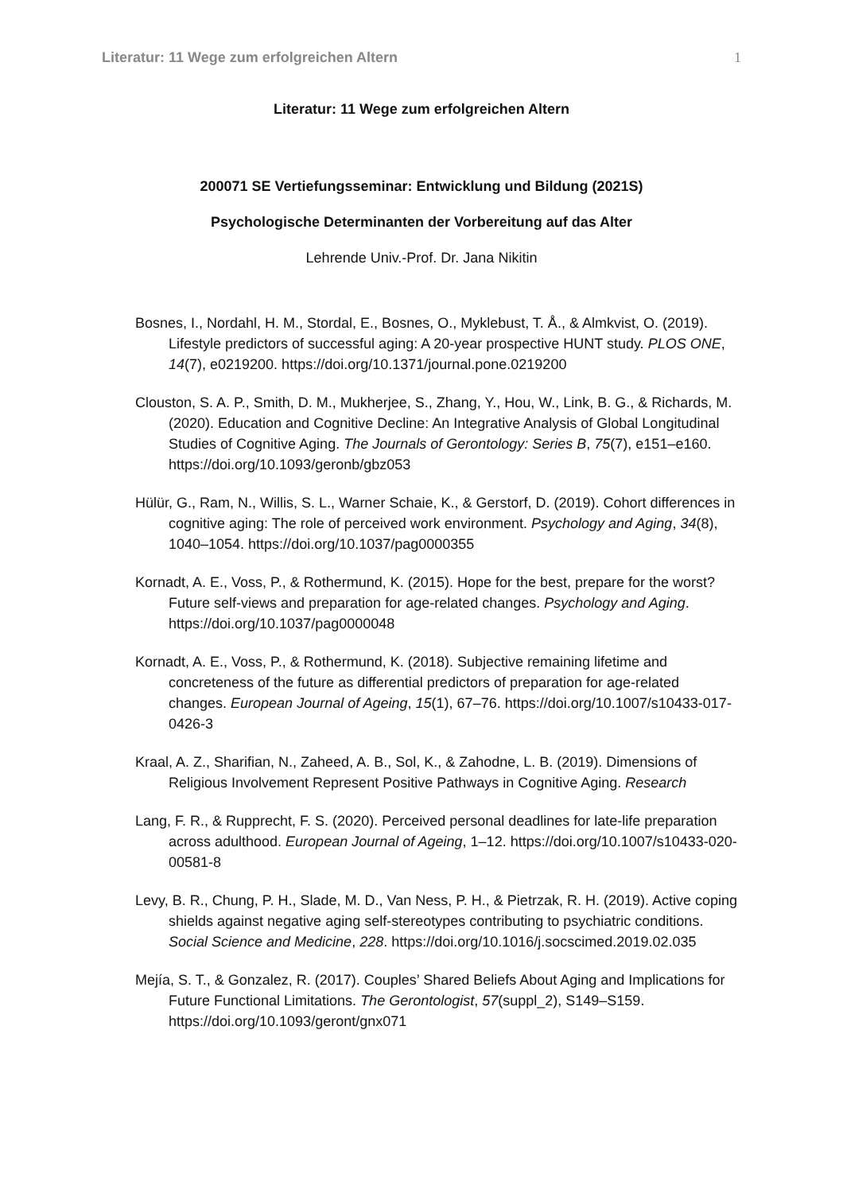Literatur: 11 Wege zum erfolgreichen Altern 1
Literatur: 11 Wege zum erfolgreichen Altern
200071 SE Vertiefungsseminar: Entwicklung und Bildung (2021S)
Psychologische Determinanten der Vorbereitung auf das Alter
Lehrende Univ.-Prof. Dr. Jana Nikitin
Bosnes, I., Nordahl, H. M., Stordal, E., Bosnes, O., Myklebust, T. Å., & Almkvist, O. (2019). Lifestyle predictors of successful aging: A 20-year prospective HUNT study. PLOS ONE, 14(7), e0219200. https://doi.org/10.1371/journal.pone.0219200
Clouston, S. A. P., Smith, D. M., Mukherjee, S., Zhang, Y., Hou, W., Link, B. G., & Richards, M. (2020). Education and Cognitive Decline: An Integrative Analysis of Global Longitudinal Studies of Cognitive Aging. The Journals of Gerontology: Series B, 75(7), e151–e160. https://doi.org/10.1093/geronb/gbz053
Hülür, G., Ram, N., Willis, S. L., Warner Schaie, K., & Gerstorf, D. (2019). Cohort differences in cognitive aging: The role of perceived work environment. Psychology and Aging, 34(8), 1040–1054. https://doi.org/10.1037/pag0000355
Kornadt, A. E., Voss, P., & Rothermund, K. (2015). Hope for the best, prepare for the worst? Future self-views and preparation for age-related changes. Psychology and Aging. https://doi.org/10.1037/pag0000048
Kornadt, A. E., Voss, P., & Rothermund, K. (2018). Subjective remaining lifetime and concreteness of the future as differential predictors of preparation for age-related changes. European Journal of Ageing, 15(1), 67–76. https://doi.org/10.1007/s10433-017-0426-3
Kraal, A. Z., Sharifian, N., Zaheed, A. B., Sol, K., & Zahodne, L. B. (2019). Dimensions of Religious Involvement Represent Positive Pathways in Cognitive Aging. Research
Lang, F. R., & Rupprecht, F. S. (2020). Perceived personal deadlines for late-life preparation across adulthood. European Journal of Ageing, 1–12. https://doi.org/10.1007/s10433-020-00581-8
Levy, B. R., Chung, P. H., Slade, M. D., Van Ness, P. H., & Pietrzak, R. H. (2019). Active coping shields against negative aging self-stereotypes contributing to psychiatric conditions. Social Science and Medicine, 228. https://doi.org/10.1016/j.socscimed.2019.02.035
Mejía, S. T., & Gonzalez, R. (2017). Couples’ Shared Beliefs About Aging and Implications for Future Functional Limitations. The Gerontologist, 57(suppl_2), S149–S159. https://doi.org/10.1093/geront/gnx071